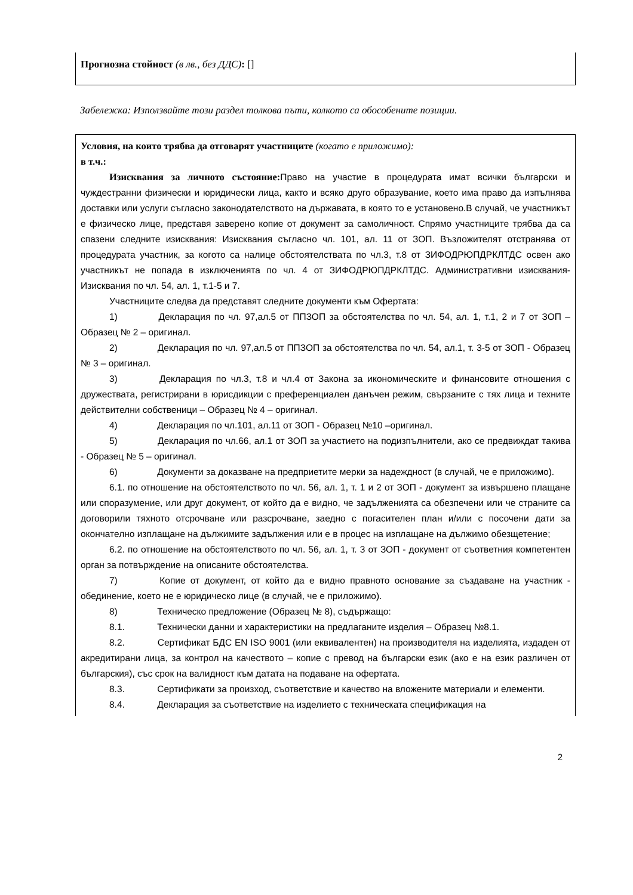Прогнозна стойност (в лв., без ДДС): []
Забележка: Използвайте този раздел толкова пъти, колкото са обособените позиции.
Условия, на които трябва да отговарят участниците (когато е приложимо):
в т.ч.:
Изисквания за личното състояние: Право на участие в процедурата имат всички български и чуждестранни физически и юридически лица, както и всяко друго образувание, което има право да изпълнява доставки или услуги съгласно законодателството на държавата, в която то е установено.В случай, че участникът е физическо лице, представя заверено копие от документ за самоличност. Спрямо участниците трябва да са спазени следните изисквания: Изисквания съгласно чл. 101, ал. 11 от ЗОП. Възложителят отстранява от процедурата участник, за когото са налице обстоятелствата по чл.3, т.8 от ЗИФОДРЮПДРКЛТДС освен ако участникът не попада в изключенията по чл. 4 от ЗИФОДРЮПДРКЛТДС. Административни изисквания-Изисквания по чл. 54, ал. 1, т.1-5 и 7.
Участниците следва да представят следните документи към Офертата:
1) Декларация по чл. 97,ал.5 от ППЗОП за обстоятелства по чл. 54, ал. 1, т.1, 2 и 7 от ЗОП – Образец № 2 – оригинал.
2) Декларация по чл. 97,ал.5 от ППЗОП за обстоятелства по чл. 54, ал.1, т. 3-5 от ЗОП - Образец № 3 – оригинал.
3) Декларация по чл.3, т.8 и чл.4 от Закона за икономическите и финансовите отношения с дружествата, регистрирани в юрисдикции с преференциален данъчен режим, свързаните с тях лица и техните действителни собственици – Образец № 4 – оригинал.
4) Декларация по чл.101, ал.11 от ЗОП - Образец №10 –оригинал.
5) Декларация по чл.66, ал.1 от ЗОП за участието на подизпълнители, ако се предвиждат такива - Образец № 5 – оригинал.
6) Документи за доказване на предприетите мерки за надеждност (в случай, че е приложимо).
6.1. по отношение на обстоятелството по чл. 56, ал. 1, т. 1 и 2 от ЗОП - документ за извършено плащане или споразумение, или друг документ, от който да е видно, че задълженията са обезпечени или че страните са договорили тяхното отсрочване или разсрочване, заедно с погасителен план и/или с посочени дати за окончателно изплащане на дължимите задължения или е в процес на изплащане на дължимо обезщетение;
6.2. по отношение на обстоятелството по чл. 56, ал. 1, т. 3 от ЗОП - документ от съответния компетентен орган за потвърждение на описаните обстоятелства.
7) Копие от документ, от който да е видно правното основание за създаване на участник - обединение, което не е юридическо лице (в случай, че е приложимо).
8) Техническо предложение (Образец № 8), съдържащо:
8.1. Технически данни и характеристики на предлаганите изделия – Образец №8.1.
8.2. Сертификат БДС EN ISO 9001 (или еквивалентен) на производителя на изделията, издаден от акредитирани лица, за контрол на качеството – копие с превод на български език (ако е на език различен от българския), със срок на валидност към датата на подаване на офертата.
8.3. Сертификати за произход, съответствие и качество на вложените материали и елементи.
8.4. Декларация за съответствие на изделието с техническата спецификация на
2